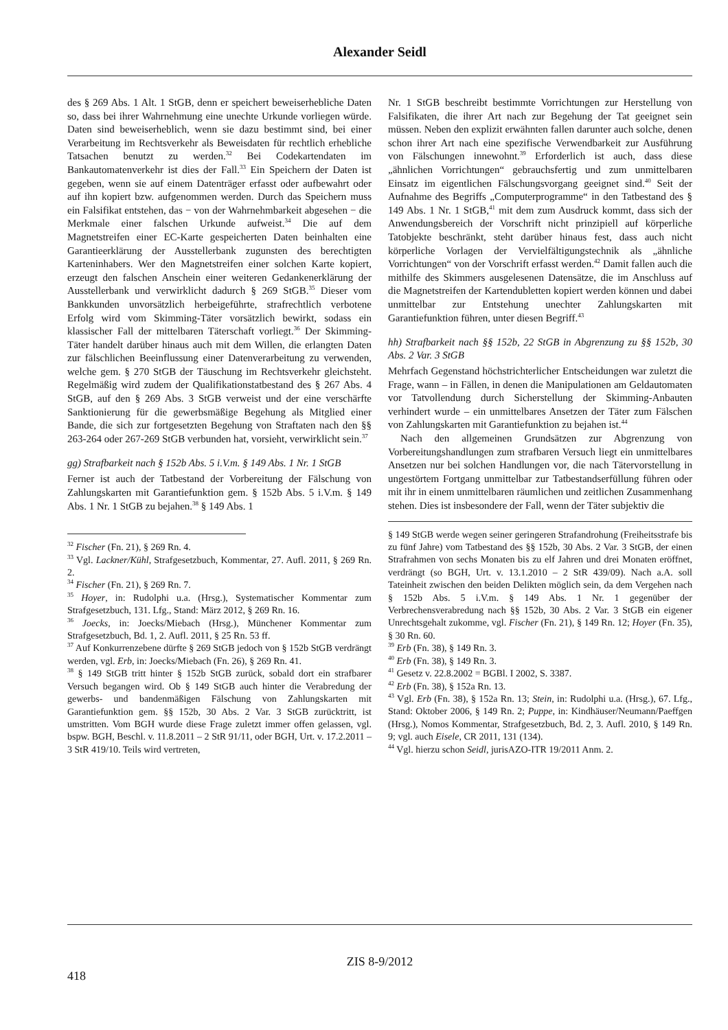Alexander Seidl
des § 269 Abs. 1 Alt. 1 StGB, denn er speichert beweiserhebliche Daten so, dass bei ihrer Wahrnehmung eine unechte Urkunde vorliegen würde. Daten sind beweiserheblich, wenn sie dazu bestimmt sind, bei einer Verarbeitung im Rechtsverkehr als Beweisdaten für rechtlich erhebliche Tatsachen benutzt zu werden.<sup>32</sup> Bei Codekartendaten im Bankautomatenverkehr ist dies der Fall.<sup>33</sup> Ein Speichern der Daten ist gegeben, wenn sie auf einem Datenträger erfasst oder aufbewahrt oder auf ihn kopiert bzw. aufgenommen werden. Durch das Speichern muss ein Falsifikat entstehen, das − von der Wahrnehmbarkeit abgesehen − die Merkmale einer falschen Urkunde aufweist.<sup>34</sup> Die auf dem Magnetstreifen einer EC-Karte gespeicherten Daten beinhalten eine Garantieerklärung der Ausstellerbank zugunsten des berechtigten Karteninhabers. Wer den Magnetstreifen einer solchen Karte kopiert, erzeugt den falschen Anschein einer weiteren Gedankenerklärung der Ausstellerbank und verwirklicht dadurch § 269 StGB.<sup>35</sup> Dieser vom Bankkunden unvorsätzlich herbeigeführte, strafrechtlich verbotene Erfolg wird vom Skimming-Täter vorsätzlich bewirkt, sodass ein klassischer Fall der mittelbaren Täterschaft vorliegt.<sup>36</sup> Der Skimming-Täter handelt darüber hinaus auch mit dem Willen, die erlangten Daten zur fälschlichen Beeinflussung einer Datenverarbeitung zu verwenden, welche gem. § 270 StGB der Täuschung im Rechtsverkehr gleichsteht. Regelmäßig wird zudem der Qualifikationstatbestand des § 267 Abs. 4 StGB, auf den § 269 Abs. 3 StGB verweist und der eine verschärfte Sanktionierung für die gewerbsmäßige Begehung als Mitglied einer Bande, die sich zur fortgesetzten Begehung von Straftaten nach den §§ 263-264 oder 267-269 StGB verbunden hat, vorsieht, verwirklicht sein.<sup>37</sup>
gg) Strafbarkeit nach § 152b Abs. 5 i.V.m. § 149 Abs. 1 Nr. 1 StGB
Ferner ist auch der Tatbestand der Vorbereitung der Fälschung von Zahlungskarten mit Garantiefunktion gem. § 152b Abs. 5 i.V.m. § 149 Abs. 1 Nr. 1 StGB zu bejahen.<sup>38</sup> § 149 Abs. 1
<sup>32</sup> Fischer (Fn. 21), § 269 Rn. 4.
<sup>33</sup> Vgl. Lackner/Kühl, Strafgesetzbuch, Kommentar, 27. Aufl. 2011, § 269 Rn. 2.
<sup>34</sup> Fischer (Fn. 21), § 269 Rn. 7.
<sup>35</sup> Hoyer, in: Rudolphi u.a. (Hrsg.), Systematischer Kommentar zum Strafgesetzbuch, 131. Lfg., Stand: März 2012, § 269 Rn. 16.
<sup>36</sup> Joecks, in: Joecks/Miebach (Hrsg.), Münchener Kommentar zum Strafgesetzbuch, Bd. 1, 2. Aufl. 2011, § 25 Rn. 53 ff.
<sup>37</sup> Auf Konkurrenzebene dürfte § 269 StGB jedoch von § 152b StGB verdrängt werden, vgl. Erb, in: Joecks/Miebach (Fn. 26), § 269 Rn. 41.
<sup>38</sup> § 149 StGB tritt hinter § 152b StGB zurück, sobald dort ein strafbarer Versuch begangen wird. Ob § 149 StGB auch hinter die Verabredung der gewerbs- und bandenmäßigen Fälschung von Zahlungskarten mit Garantiefunktion gem. §§ 152b, 30 Abs. 2 Var. 3 StGB zurücktritt, ist umstritten. Vom BGH wurde diese Frage zuletzt immer offen gelassen, vgl. bspw. BGH, Beschl. v. 11.8.2011 – 2 StR 91/11, oder BGH, Urt. v. 17.2.2011 – 3 StR 419/10. Teils wird vertreten,
Nr. 1 StGB beschreibt bestimmte Vorrichtungen zur Herstellung von Falsifikaten, die ihrer Art nach zur Begehung der Tat geeignet sein müssen. Neben den explizit erwähnten fallen darunter auch solche, denen schon ihrer Art nach eine spezifische Verwendbarkeit zur Ausführung von Fälschungen innewohnt.<sup>39</sup> Erforderlich ist auch, dass diese „ähnlichen Vorrichtungen“ gebrauchsfertig und zum unmittelbaren Einsatz im eigentlichen Fälschungsvorgang geeignet sind.<sup>40</sup> Seit der Aufnahme des Begriffs „Computerprogramme“ in den Tatbestand des § 149 Abs. 1 Nr. 1 StGB,<sup>41</sup> mit dem zum Ausdruck kommt, dass sich der Anwendungsbereich der Vorschrift nicht prinzipiell auf körperliche Tatobjekte beschränkt, steht darüber hinaus fest, dass auch nicht körperliche Vorlagen der Vervielfältigungstechnik als „ähnliche Vorrichtungen“ von der Vorschrift erfasst werden.<sup>42</sup> Damit fallen auch die mithilfe des Skimmers ausgelesenen Datensätze, die im Anschluss auf die Magnetstreifen der Kartendubletten kopiert werden können und dabei unmittelbar zur Entstehung unechter Zahlungskarten mit Garantiefunktion führen, unter diesen Begriff.<sup>43</sup>
hh) Strafbarkeit nach §§ 152b, 22 StGB in Abgrenzung zu §§ 152b, 30 Abs. 2 Var. 3 StGB
Mehrfach Gegenstand höchstrichterlicher Entscheidungen war zuletzt die Frage, wann – in Fällen, in denen die Manipulationen am Geldautomaten vor Tatvollendung durch Sicherstellung der Skimming-Anbauten verhindert wurde – ein unmittelbares Ansetzen der Täter zum Fälschen von Zahlungskarten mit Garantiefunktion zu bejahen ist.<sup>44</sup>
Nach den allgemeinen Grundsätzen zur Abgrenzung von Vorbereitungshandlungen zum strafbaren Versuch liegt ein unmittelbares Ansetzen nur bei solchen Handlungen vor, die nach Tätervorstellung in ungestörtem Fortgang unmittelbar zur Tatbestandserfüllung führen oder mit ihr in einem unmittelbaren räumlichen und zeitlichen Zusammenhang stehen. Dies ist insbesondere der Fall, wenn der Täter subjektiv die
§ 149 StGB werde wegen seiner geringeren Strafandrohung (Freiheitsstrafe bis zu fünf Jahre) vom Tatbestand des §§ 152b, 30 Abs. 2 Var. 3 StGB, der einen Strafrahmen von sechs Monaten bis zu elf Jahren und drei Monaten eröffnet, verdrängt (so BGH, Urt. v. 13.1.2010 – 2 StR 439/09). Nach a.A. soll Tateinheit zwischen den beiden Delikten möglich sein, da dem Vergehen nach § 152b Abs. 5 i.V.m. § 149 Abs. 1 Nr. 1 gegenüber der Verbrechensverabredung nach §§ 152b, 30 Abs. 2 Var. 3 StGB ein eigener Unrechtsgehalt zukomme, vgl. Fischer (Fn. 21), § 149 Rn. 12; Hoyer (Fn. 35), § 30 Rn. 60.
<sup>39</sup> Erb (Fn. 38), § 149 Rn. 3.
<sup>40</sup> Erb (Fn. 38), § 149 Rn. 3.
<sup>41</sup> Gesetz v. 22.8.2002 = BGBl. I 2002, S. 3387.
<sup>42</sup> Erb (Fn. 38), § 152a Rn. 13.
<sup>43</sup> Vgl. Erb (Fn. 38), § 152a Rn. 13; Stein, in: Rudolphi u.a. (Hrsg.), 67. Lfg., Stand: Oktober 2006, § 149 Rn. 2; Puppe, in: Kindhäuser/Neumann/Paeffgen (Hrsg.), Nomos Kommentar, Strafgesetzbuch, Bd. 2, 3. Aufl. 2010, § 149 Rn. 9; vgl. auch Eisele, CR 2011, 131 (134).
<sup>44</sup> Vgl. hierzu schon Seidl, jurisAZO-ITR 19/2011 Anm. 2.
ZIS 8-9/2012
418